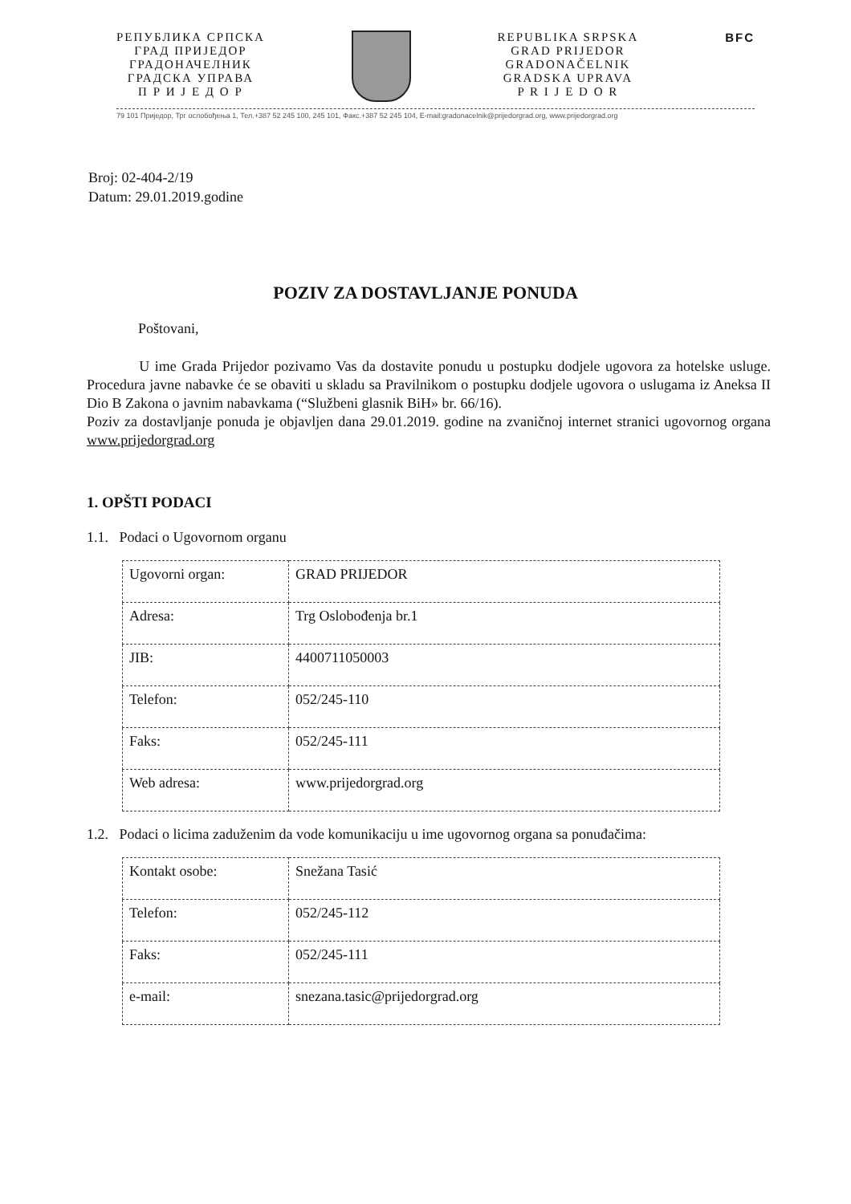РЕПУБЛИКА СРПСКА
ГРАД ПРИЈЕДОР
ГРАДОНАЧЕЛНИК
ГРАДСКА УПРАВА
П Р И Ј Е Д О Р
REPUBLIKA SRPSKA
GRAD PRIJEDOR
GRADONAČELNIK
GRADSKA UPRAVA
P R I J E D O R
BFC
79 101 Приједор, Трг ослобођења 1, Тел.+387 52 245 100, 245 101, Факс.+387 52 245 104, E-mail:gradonacelnik@prijedorgrad.org, www.prijedorgrad.org
Broj: 02-404-2/19
Datum: 29.01.2019.godine
POZIV ZA DOSTAVLJANJE PONUDA
Poštovani,
U ime Grada Prijedor pozivamo Vas da dostavite ponudu u postupku dodjele ugovora za hotelske usluge. Procedura javne nabavke će se obaviti u skladu sa Pravilnikom o postupku dodjele ugovora o uslugama iz Aneksa II Dio B Zakona o javnim nabavkama (“Službeni glasnik BiH» br. 66/16).
Poziv za dostavljanje ponuda je objavljen dana 29.01.2019. godine na zvaničnoj internet stranici ugovornog organa www.prijedorgrad.org
1. OPŠTI PODACI
1.1. Podaci o Ugovornom organu
| Ugovorni organ: | GRAD PRIJEDOR |
| Adresa: | Trg Oslobođenja br.1 |
| JIB: | 4400711050003 |
| Telefon: | 052/245-110 |
| Faks: | 052/245-111 |
| Web adresa: | www.prijedorgrad.org |
1.2. Podaci o licima zaduženim da vode komunikaciju u ime ugovornog organa sa ponuđačima:
| Kontakt osobe: | Snežana Tasić |
| Telefon: | 052/245-112 |
| Faks: | 052/245-111 |
| e-mail: | snezana.tasic@prijedorgrad.org |